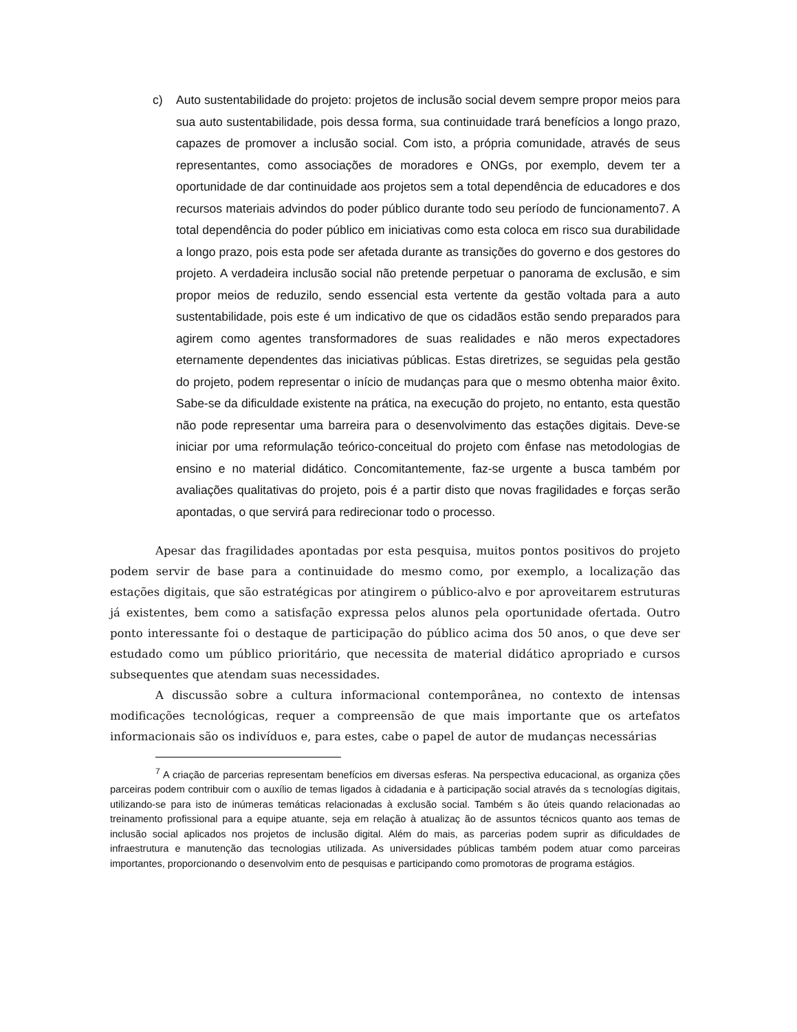c) Auto sustentabilidade do projeto: projetos de inclusão social devem sempre propor meios para sua auto sustentabilidade, pois dessa forma, sua continuidade trará benefícios a longo prazo, capazes de promover a inclusão social. Com isto, a própria comunidade, através de seus representantes, como associações de moradores e ONGs, por exemplo, devem ter a oportunidade de dar continuidade aos projetos sem a total dependência de educadores e dos recursos materiais advindos do poder público durante todo seu período de funcionamento7. A total dependência do poder público em iniciativas como esta coloca em risco sua durabilidade a longo prazo, pois esta pode ser afetada durante as transições do governo e dos gestores do projeto. A verdadeira inclusão social não pretende perpetuar o panorama de exclusão, e sim propor meios de reduzilo, sendo essencial esta vertente da gestão voltada para a auto sustentabilidade, pois este é um indicativo de que os cidadãos estão sendo preparados para agirem como agentes transformadores de suas realidades e não meros expectadores eternamente dependentes das iniciativas públicas. Estas diretrizes, se seguidas pela gestão do projeto, podem representar o início de mudanças para que o mesmo obtenha maior êxito. Sabe-se da dificuldade existente na prática, na execução do projeto, no entanto, esta questão não pode representar uma barreira para o desenvolvimento das estações digitais. Deve-se iniciar por uma reformulação teórico-conceitual do projeto com ênfase nas metodologias de ensino e no material didático. Concomitantemente, faz-se urgente a busca também por avaliações qualitativas do projeto, pois é a partir disto que novas fragilidades e forças serão apontadas, o que servirá para redirecionar todo o processo.
Apesar das fragilidades apontadas por esta pesquisa, muitos pontos positivos do projeto podem servir de base para a continuidade do mesmo como, por exemplo, a localização das estações digitais, que são estratégicas por atingirem o público-alvo e por aproveitarem estruturas já existentes, bem como a satisfação expressa pelos alunos pela oportunidade ofertada. Outro ponto interessante foi o destaque de participação do público acima dos 50 anos, o que deve ser estudado como um público prioritário, que necessita de material didático apropriado e cursos subsequentes que atendam suas necessidades.
A discussão sobre a cultura informacional contemporânea, no contexto de intensas modificações tecnológicas, requer a compreensão de que mais importante que os artefatos informacionais são os indivíduos e, para estes, cabe o papel de autor de mudanças necessárias
<sup>7</sup> A criação de parcerias representam benefícios em diversas esferas. Na perspectiva educacional, as organiza ções parceiras podem contribuir com o auxílio de temas ligados à cidadania e à participação social através da s tecnologías digitais, utilizando-se para isto de inúmeras temáticas relacionadas à exclusão social. Também s ão úteis quando relacionadas ao treinamento profissional para a equipe atuante, seja em relação à atualizaç ão de assuntos técnicos quanto aos temas de inclusão social aplicados nos projetos de inclusão digital. Além do mais, as parcerias podem suprir as dificuldades de infraestrutura e manutenção das tecnologias utilizada. As universidades públicas também podem atuar como parceiras importantes, proporcionando o desenvolvim ento de pesquisas e participando como promotoras de programa estágios.